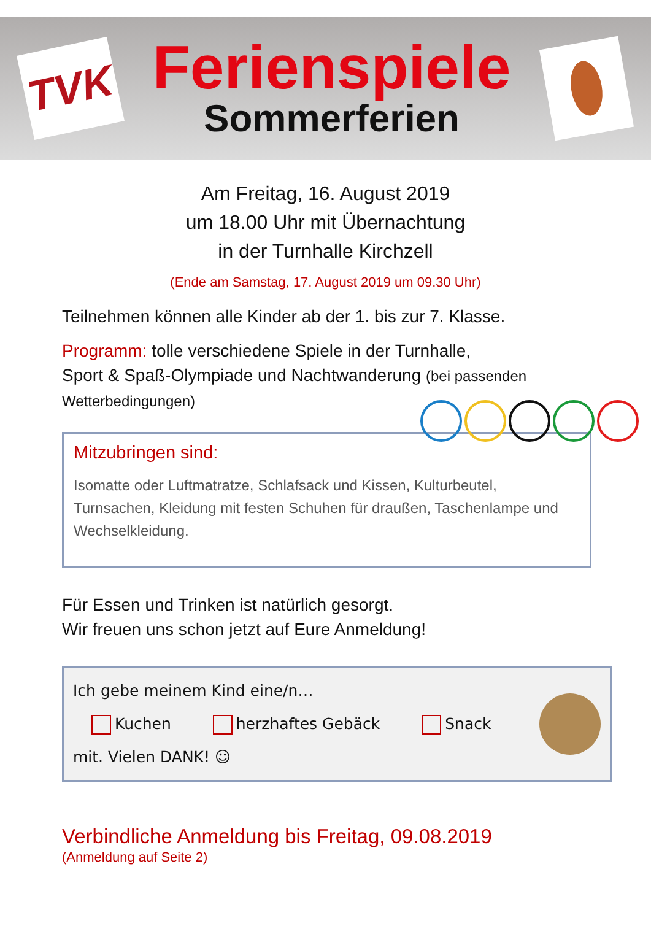TVK
Ferienspiele
Sommerferien
Am Freitag, 16. August 2019
um 18.00 Uhr mit Übernachtung
in der Turnhalle Kirchzell
(Ende am Samstag, 17. August 2019 um 09.30 Uhr)
Teilnehmen können alle Kinder ab der 1. bis zur 7. Klasse.
Programm: tolle verschiedene Spiele in der Turnhalle,
Sport & Spaß-Olympiade und Nachtwanderung (bei passenden Wetterbedingungen)
Mitzubringen sind:
Isomatte oder Luftmatratze, Schlafsack und Kissen, Kulturbeutel, Turnsachen, Kleidung mit festen Schuhen für draußen, Taschenlampe und Wechselkleidung.
Für Essen und Trinken ist natürlich gesorgt.
Wir freuen uns schon jetzt auf Eure Anmeldung!
Ich gebe meinem Kind eine/n…
Kuchen herzhaftes Gebäck Snack
mit. Vielen DANK! ☺
Verbindliche Anmeldung bis Freitag, 09.08.2019
(Anmeldung auf Seite 2)